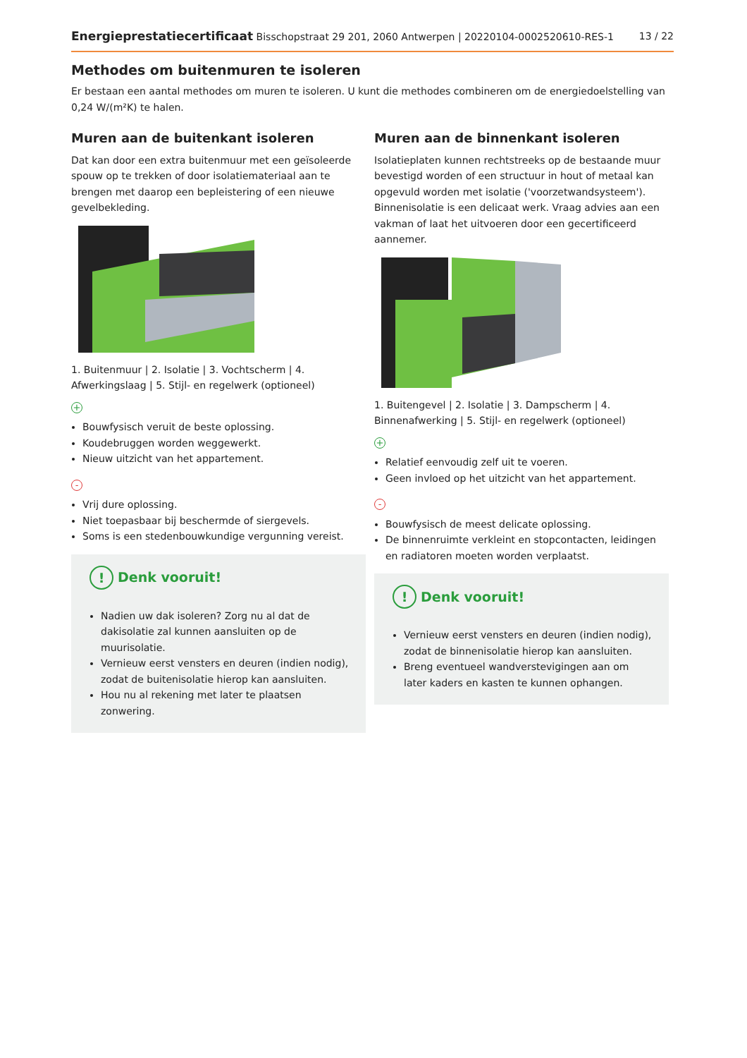Energieprestatiecertificaat Bisschopstraat 29 201, 2060 Antwerpen | 20220104-0002520610-RES-1 13 / 22
Methodes om buitenmuren te isoleren
Er bestaan een aantal methodes om muren te isoleren. U kunt die methodes combineren om de energiedoelstelling van 0,24 W/(m²K) te halen.
Muren aan de buitenkant isoleren
Dat kan door een extra buitenmuur met een geïsoleerde spouw op te trekken of door isolatiemateriaal aan te brengen met daarop een bepleistering of een nieuwe gevelbekleding.
1. Buitenmuur | 2. Isolatie | 3. Vochtscherm | 4. Afwerkingslaag | 5. Stijl- en regelwerk (optioneel)
+
Bouwfysisch veruit de beste oplossing.
Koudebruggen worden weggewerkt.
Nieuw uitzicht van het appartement.
-
Vrij dure oplossing.
Niet toepasbaar bij beschermde of siergevels.
Soms is een stedenbouwkundige vergunning vereist.
! Denk vooruit!
Nadien uw dak isoleren? Zorg nu al dat de dakisolatie zal kunnen aansluiten op de muurisolatie.
Vernieuw eerst vensters en deuren (indien nodig), zodat de buitenisolatie hierop kan aansluiten.
Hou nu al rekening met later te plaatsen zonwering.
Muren aan de binnenkant isoleren
Isolatieplaten kunnen rechtstreeks op de bestaande muur bevestigd worden of een structuur in hout of metaal kan opgevuld worden met isolatie ('voorzetwandsysteem'). Binnenisolatie is een delicaat werk. Vraag advies aan een vakman of laat het uitvoeren door een gecertificeerd aannemer.
1. Buitengevel | 2. Isolatie | 3. Dampscherm | 4. Binnenafwerking | 5. Stijl- en regelwerk (optioneel)
+
Relatief eenvoudig zelf uit te voeren.
Geen invloed op het uitzicht van het appartement.
-
Bouwfysisch de meest delicate oplossing.
De binnenruimte verkleint en stopcontacten, leidingen en radiatoren moeten worden verplaatst.
! Denk vooruit!
Vernieuw eerst vensters en deuren (indien nodig), zodat de binnenisolatie hierop kan aansluiten.
Breng eventueel wandverstevigingen aan om later kaders en kasten te kunnen ophangen.